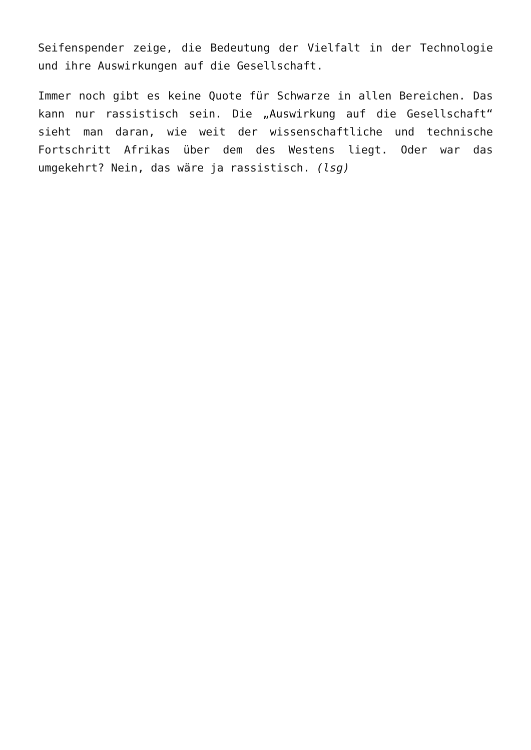Seifenspender zeige, die Bedeutung der Vielfalt in der Technologie und ihre Auswirkungen auf die Gesellschaft.
Immer noch gibt es keine Quote für Schwarze in allen Bereichen. Das kann nur rassistisch sein. Die „Auswirkung auf die Gesellschaft“ sieht man daran, wie weit der wissenschaftliche und technische Fortschritt Afrikas über dem des Westens liegt. Oder war das umgekehrt? Nein, das wäre ja rassistisch. (lsg)